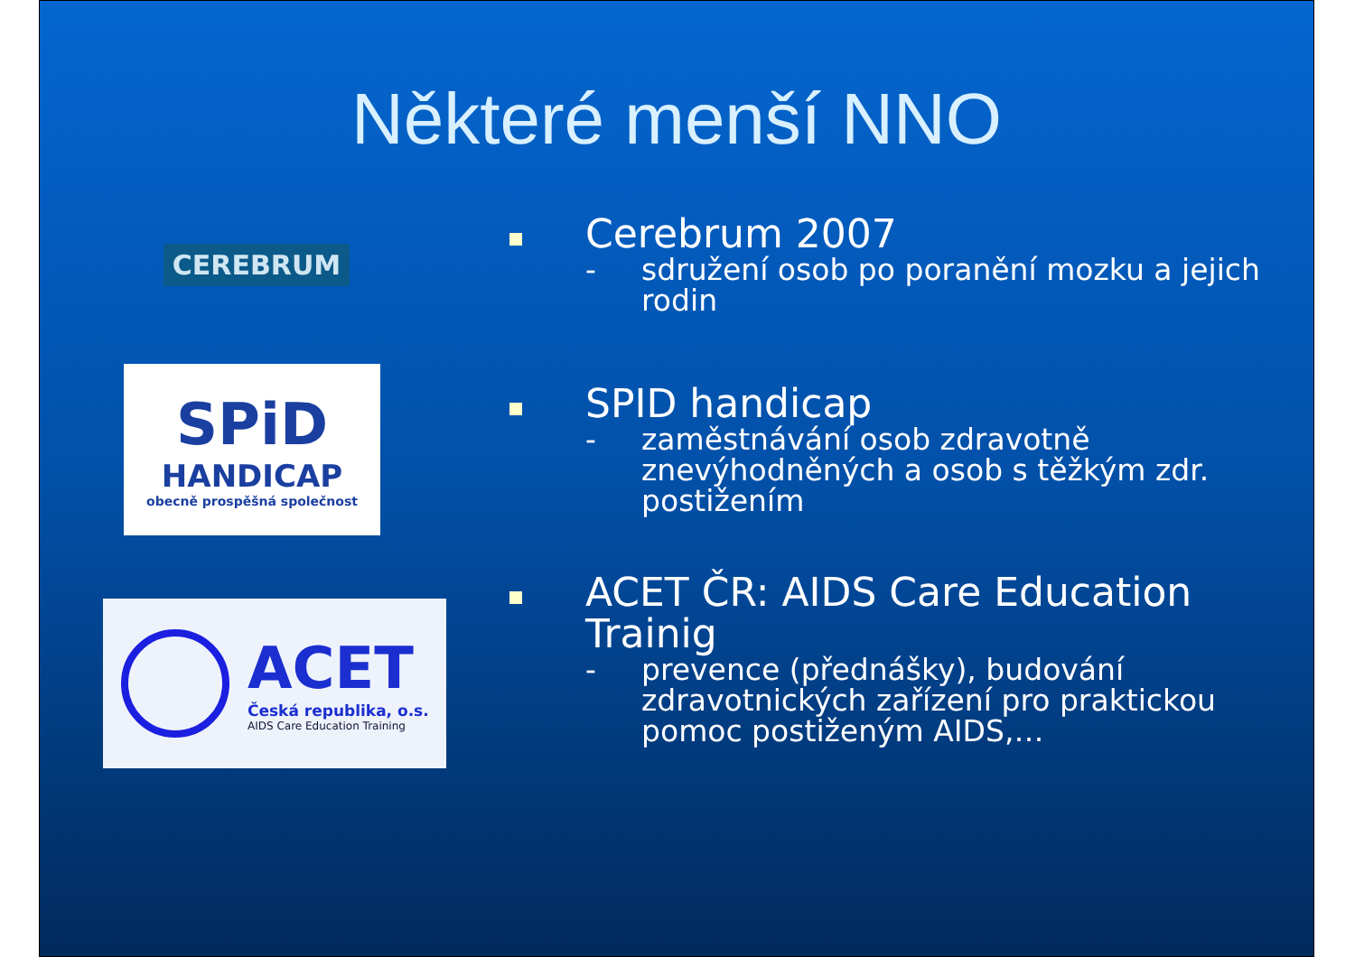Některé menší NNO
CEREBRUM
Cerebrum 2007
- sdružení osob po poranění mozku a jejich rodin
SPiD
HANDICAP
obecně prospěšná společnost
SPID handicap
- zaměstnávání osob zdravotně znevýhodněných a osob s těžkým zdr. postižením
ACET
Česká republika, o.s.
AIDS Care Education Training
ACET ČR: AIDS Care Education Trainig
- prevence (přednášky), budování zdravotnických zařízení pro praktickou pomoc postiženým AIDS,…